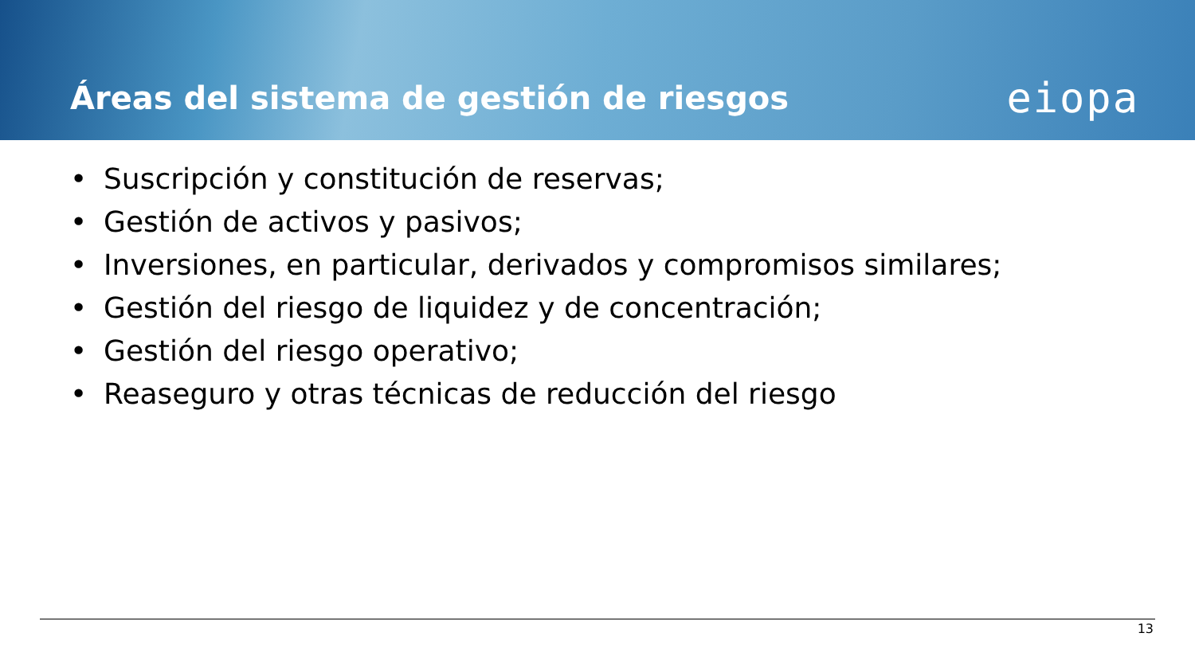Áreas del sistema de gestión de riesgos
eiopa
• Suscripción y constitución de reservas;
• Gestión de activos y pasivos;
• Inversiones, en particular, derivados y compromisos similares;
• Gestión del riesgo de liquidez y de concentración;
• Gestión del riesgo operativo;
• Reaseguro y otras técnicas de reducción del riesgo
13